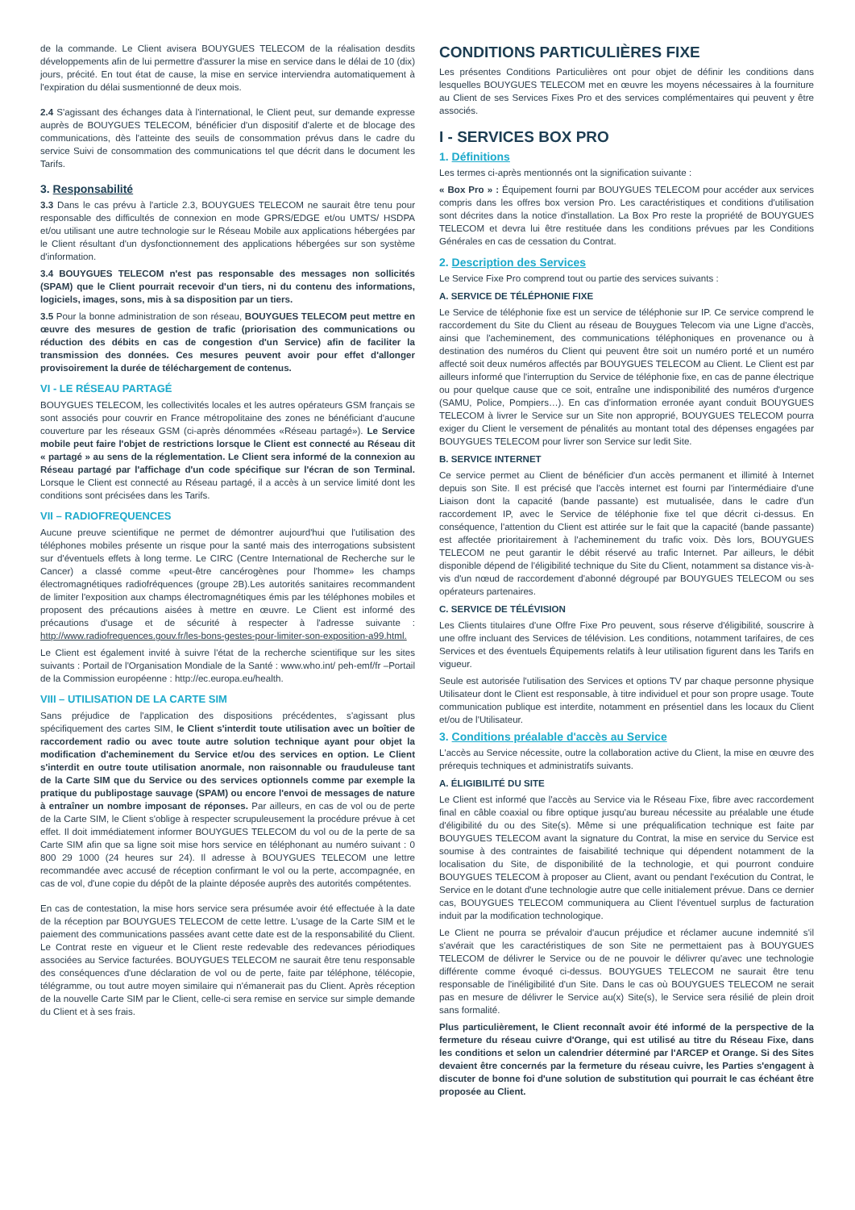de la commande. Le Client avisera BOUYGUES TELECOM de la réalisation desdits développements afin de lui permettre d'assurer la mise en service dans le délai de 10 (dix) jours, précité. En tout état de cause, la mise en service interviendra automatiquement à l'expiration du délai susmentionné de deux mois.
2.4 S'agissant des échanges data à l'international, le Client peut, sur demande expresse auprès de BOUYGUES TELECOM, bénéficier d'un dispositif d'alerte et de blocage des communications, dès l'atteinte des seuils de consommation prévus dans le cadre du service Suivi de consommation des communications tel que décrit dans le document les Tarifs.
3. Responsabilité
3.3 Dans le cas prévu à l'article 2.3, BOUYGUES TELECOM ne saurait être tenu pour responsable des difficultés de connexion en mode GPRS/EDGE et/ou UMTS/ HSDPA et/ou utilisant une autre technologie sur le Réseau Mobile aux applications hébergées par le Client résultant d'un dysfonctionnement des applications hébergées sur son système d'information.
3.4 BOUYGUES TELECOM n'est pas responsable des messages non sollicités (SPAM) que le Client pourrait recevoir d'un tiers, ni du contenu des informations, logiciels, images, sons, mis à sa disposition par un tiers.
3.5 Pour la bonne administration de son réseau, BOUYGUES TELECOM peut mettre en œuvre des mesures de gestion de trafic (priorisation des communications ou réduction des débits en cas de congestion d'un Service) afin de faciliter la transmission des données. Ces mesures peuvent avoir pour effet d'allonger provisoirement la durée de téléchargement de contenus.
VI - LE RÉSEAU PARTAGÉ
BOUYGUES TELECOM, les collectivités locales et les autres opérateurs GSM français se sont associés pour couvrir en France métropolitaine des zones ne bénéficiant d'aucune couverture par les réseaux GSM (ci-après dénommées «Réseau partagé»). Le Service mobile peut faire l'objet de restrictions lorsque le Client est connecté au Réseau dit « partagé » au sens de la réglementation. Le Client sera informé de la connexion au Réseau partagé par l'affichage d'un code spécifique sur l'écran de son Terminal. Lorsque le Client est connecté au Réseau partagé, il a accès à un service limité dont les conditions sont précisées dans les Tarifs.
VII – RADIOFREQUENCES
Aucune preuve scientifique ne permet de démontrer aujourd'hui que l'utilisation des téléphones mobiles présente un risque pour la santé mais des interrogations subsistent sur d'éventuels effets à long terme. Le CIRC (Centre International de Recherche sur le Cancer) a classé comme «peut-être cancérogènes pour l'homme» les champs électromagnétiques radiofréquences (groupe 2B).Les autorités sanitaires recommandent de limiter l'exposition aux champs électromagnétiques émis par les téléphones mobiles et proposent des précautions aisées à mettre en œuvre. Le Client est informé des précautions d'usage et de sécurité à respecter à l'adresse suivante : http://www.radiofrequences.gouv.fr/les-bons-gestes-pour-limiter-son-exposition-a99.html.
Le Client est également invité à suivre l'état de la recherche scientifique sur les sites suivants : Portail de l'Organisation Mondiale de la Santé : www.who.int/ peh-emf/fr –Portail de la Commission européenne : http://ec.europa.eu/health.
VIII – UTILISATION DE LA CARTE SIM
Sans préjudice de l'application des dispositions précédentes, s'agissant plus spécifiquement des cartes SIM, le Client s'interdit toute utilisation avec un boîtier de raccordement radio ou avec toute autre solution technique ayant pour objet la modification d'acheminement du Service et/ou des services en option. Le Client s'interdit en outre toute utilisation anormale, non raisonnable ou frauduleuse tant de la Carte SIM que du Service ou des services optionnels comme par exemple la pratique du publipostage sauvage (SPAM) ou encore l'envoi de messages de nature à entraîner un nombre imposant de réponses. Par ailleurs, en cas de vol ou de perte de la Carte SIM, le Client s'oblige à respecter scrupuleusement la procédure prévue à cet effet. Il doit immédiatement informer BOUYGUES TELECOM du vol ou de la perte de sa Carte SIM afin que sa ligne soit mise hors service en téléphonant au numéro suivant : 0 800 29 1000 (24 heures sur 24). Il adresse à BOUYGUES TELECOM une lettre recommandée avec accusé de réception confirmant le vol ou la perte, accompagnée, en cas de vol, d'une copie du dépôt de la plainte déposée auprès des autorités compétentes.
En cas de contestation, la mise hors service sera présumée avoir été effectuée à la date de la réception par BOUYGUES TELECOM de cette lettre. L'usage de la Carte SIM et le paiement des communications passées avant cette date est de la responsabilité du Client. Le Contrat reste en vigueur et le Client reste redevable des redevances périodiques associées au Service facturées. BOUYGUES TELECOM ne saurait être tenu responsable des conséquences d'une déclaration de vol ou de perte, faite par téléphone, télécopie, télégramme, ou tout autre moyen similaire qui n'émanerait pas du Client. Après réception de la nouvelle Carte SIM par le Client, celle-ci sera remise en service sur simple demande du Client et à ses frais.
CONDITIONS PARTICULIÈRES FIXE
Les présentes Conditions Particulières ont pour objet de définir les conditions dans lesquelles BOUYGUES TELECOM met en œuvre les moyens nécessaires à la fourniture au Client de ses Services Fixes Pro et des services complémentaires qui peuvent y être associés.
I - SERVICES BOX PRO
1. Définitions
Les termes ci-après mentionnés ont la signification suivante :
« Box Pro » : Équipement fourni par BOUYGUES TELECOM pour accéder aux services compris dans les offres box version Pro. Les caractéristiques et conditions d'utilisation sont décrites dans la notice d'installation. La Box Pro reste la propriété de BOUYGUES TELECOM et devra lui être restituée dans les conditions prévues par les Conditions Générales en cas de cessation du Contrat.
2. Description des Services
Le Service Fixe Pro comprend tout ou partie des services suivants :
A. SERVICE DE TÉLÉPHONIE FIXE
Le Service de téléphonie fixe est un service de téléphonie sur IP. Ce service comprend le raccordement du Site du Client au réseau de Bouygues Telecom via une Ligne d'accès, ainsi que l'acheminement, des communications téléphoniques en provenance ou à destination des numéros du Client qui peuvent être soit un numéro porté et un numéro affecté soit deux numéros affectés par BOUYGUES TELECOM au Client. Le Client est par ailleurs informé que l'interruption du Service de téléphonie fixe, en cas de panne électrique ou pour quelque cause que ce soit, entraîne une indisponibilité des numéros d'urgence (SAMU, Police, Pompiers…). En cas d'information erronée ayant conduit BOUYGUES TELECOM à livrer le Service sur un Site non approprié, BOUYGUES TELECOM pourra exiger du Client le versement de pénalités au montant total des dépenses engagées par BOUYGUES TELECOM pour livrer son Service sur ledit Site.
B. SERVICE INTERNET
Ce service permet au Client de bénéficier d'un accès permanent et illimité à Internet depuis son Site. Il est précisé que l'accès internet est fourni par l'intermédiaire d'une Liaison dont la capacité (bande passante) est mutualisée, dans le cadre d'un raccordement IP, avec le Service de téléphonie fixe tel que décrit ci-dessus. En conséquence, l'attention du Client est attirée sur le fait que la capacité (bande passante) est affectée prioritairement à l'acheminement du trafic voix. Dès lors, BOUYGUES TELECOM ne peut garantir le débit réservé au trafic Internet. Par ailleurs, le débit disponible dépend de l'éligibilité technique du Site du Client, notamment sa distance vis-à-vis d'un nœud de raccordement d'abonné dégroupé par BOUYGUES TELECOM ou ses opérateurs partenaires.
C. SERVICE DE TÉLÉVISION
Les Clients titulaires d'une Offre Fixe Pro peuvent, sous réserve d'éligibilité, souscrire à une offre incluant des Services de télévision. Les conditions, notamment tarifaires, de ces Services et des éventuels Équipements relatifs à leur utilisation figurent dans les Tarifs en vigueur.
Seule est autorisée l'utilisation des Services et options TV par chaque personne physique Utilisateur dont le Client est responsable, à titre individuel et pour son propre usage. Toute communication publique est interdite, notamment en présentiel dans les locaux du Client et/ou de l'Utilisateur.
3. Conditions préalable d'accès au Service
L'accès au Service nécessite, outre la collaboration active du Client, la mise en œuvre des prérequis techniques et administratifs suivants.
A. ÉLIGIBILITÉ DU SITE
Le Client est informé que l'accès au Service via le Réseau Fixe, fibre avec raccordement final en câble coaxial ou fibre optique jusqu'au bureau nécessite au préalable une étude d'éligibilité du ou des Site(s). Même si une préqualification technique est faite par BOUYGUES TELECOM avant la signature du Contrat, la mise en service du Service est soumise à des contraintes de faisabilité technique qui dépendent notamment de la localisation du Site, de disponibilité de la technologie, et qui pourront conduire BOUYGUES TELECOM à proposer au Client, avant ou pendant l'exécution du Contrat, le Service en le dotant d'une technologie autre que celle initialement prévue. Dans ce dernier cas, BOUYGUES TELECOM communiquera au Client l'éventuel surplus de facturation induit par la modification technologique.
Le Client ne pourra se prévaloir d'aucun préjudice et réclamer aucune indemnité s'il s'avérait que les caractéristiques de son Site ne permettaient pas à BOUYGUES TELECOM de délivrer le Service ou de ne pouvoir le délivrer qu'avec une technologie différente comme évoqué ci-dessus. BOUYGUES TELECOM ne saurait être tenu responsable de l'inéligibilité d'un Site. Dans le cas où BOUYGUES TELECOM ne serait pas en mesure de délivrer le Service au(x) Site(s), le Service sera résilié de plein droit sans formalité.
Plus particulièrement, le Client reconnaît avoir été informé de la perspective de la fermeture du réseau cuivre d'Orange, qui est utilisé au titre du Réseau Fixe, dans les conditions et selon un calendrier déterminé par l'ARCEP et Orange. Si des Sites devaient être concernés par la fermeture du réseau cuivre, les Parties s'engagent à discuter de bonne foi d'une solution de substitution qui pourrait le cas échéant être proposée au Client.